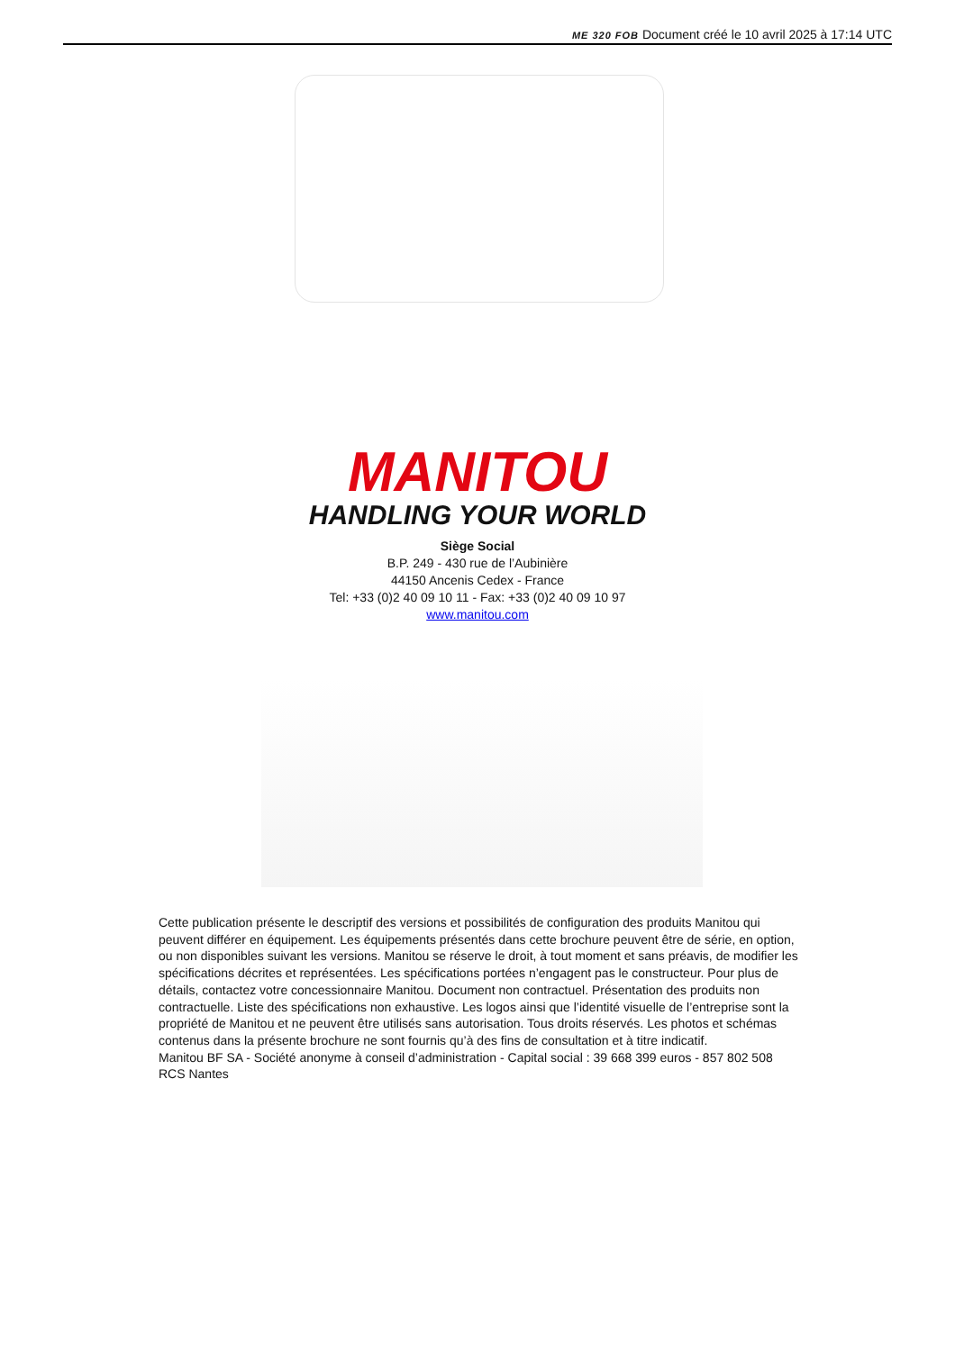ME 320 FOB Document créé le 10 avril 2025 à 17:14 UTC
MANITOU
HANDLING YOUR WORLD
Siège Social
B.P. 249 - 430 rue de l’Aubinière
44150 Ancenis Cedex - France
Tel: +33 (0)2 40 09 10 11 - Fax: +33 (0)2 40 09 10 97
www.manitou.com
Cette publication présente le descriptif des versions et possibilités de configuration des produits Manitou qui peuvent différer en équipement. Les équipements présentés dans cette brochure peuvent être de série, en option, ou non disponibles suivant les versions. Manitou se réserve le droit, à tout moment et sans préavis, de modifier les spécifications décrites et représentées. Les spécifications portées n’engagent pas le constructeur. Pour plus de détails, contactez votre concessionnaire Manitou. Document non contractuel. Présentation des produits non contractuelle. Liste des spécifications non exhaustive. Les logos ainsi que l’identité visuelle de l’entreprise sont la propriété de Manitou et ne peuvent être utilisés sans autorisation. Tous droits réservés. Les photos et schémas contenus dans la présente brochure ne sont fournis qu’à des fins de consultation et à titre indicatif.
Manitou BF SA - Société anonyme à conseil d’administration - Capital social : 39 668 399 euros - 857 802 508 RCS Nantes